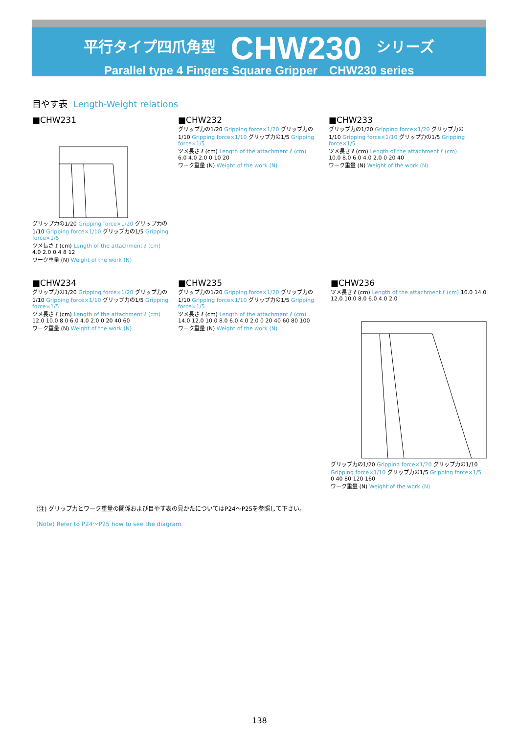平行タイプ四爪角型 CHW230 シリーズ
Parallel type 4 Fingers Square Gripper　CHW230 series
目やす表 Length-Weight relations
■CHW231
グリップ力の1/20 Gripping force×1/20 グリップ力の1/10 Gripping force×1/10 グリップ力の1/5 Gripping force×1/5
ツメ長さ ℓ (cm) Length of the attachment ℓ (cm) 4.0 2.0 0 4 8 12
ワーク重量 (N) Weight of the work (N)
■CHW232
グリップ力の1/20 Gripping force×1/20 グリップ力の1/10 Gripping force×1/10 グリップ力の1/5 Gripping force×1/5
ツメ長さ ℓ (cm) Length of the attachment ℓ (cm) 6.0 4.0 2.0 0 10 20
ワーク重量 (N) Weight of the work (N)
■CHW233
グリップ力の1/20 Gripping force×1/20 グリップ力の1/10 Gripping force×1/10 グリップ力の1/5 Gripping force×1/5
ツメ長さ ℓ (cm) Length of the attachment ℓ (cm) 10.0 8.0 6.0 4.0 2.0 0 20 40
ワーク重量 (N) Weight of the work (N)
■CHW234
グリップ力の1/20 Gripping force×1/20 グリップ力の1/10 Gripping force×1/10 グリップ力の1/5 Gripping force×1/5
ツメ長さ ℓ (cm) Length of the attachment ℓ (cm) 12.0 10.0 8.0 6.0 4.0 2.0 0 20 40 60
ワーク重量 (N) Weight of the work (N)
■CHW235
グリップ力の1/20 Gripping force×1/20 グリップ力の1/10 Gripping force×1/10 グリップ力の1/5 Gripping force×1/5
ツメ長さ ℓ (cm) Length of the attachment ℓ (cm) 14.0 12.0 10.0 8.0 6.0 4.0 2.0 0 20 40 60 80 100
ワーク重量 (N) Weight of the work (N)
■CHW236
ツメ長さ ℓ (cm) Length of the attachment ℓ (cm) 16.0 14.0 12.0 10.0 8.0 6.0 4.0 2.0
グリップ力の1/20 Gripping force×1/20 グリップ力の1/10 Gripping force×1/10 グリップ力の1/5 Gripping force×1/5
0 40 80 120 160
ワーク重量 (N) Weight of the work (N)
(注) グリップ力とワーク重量の関係および目やす表の見かたについてはP24〜P25を参照して下さい。
(Note) Refer to P24〜P25 how to see the diagram.
138